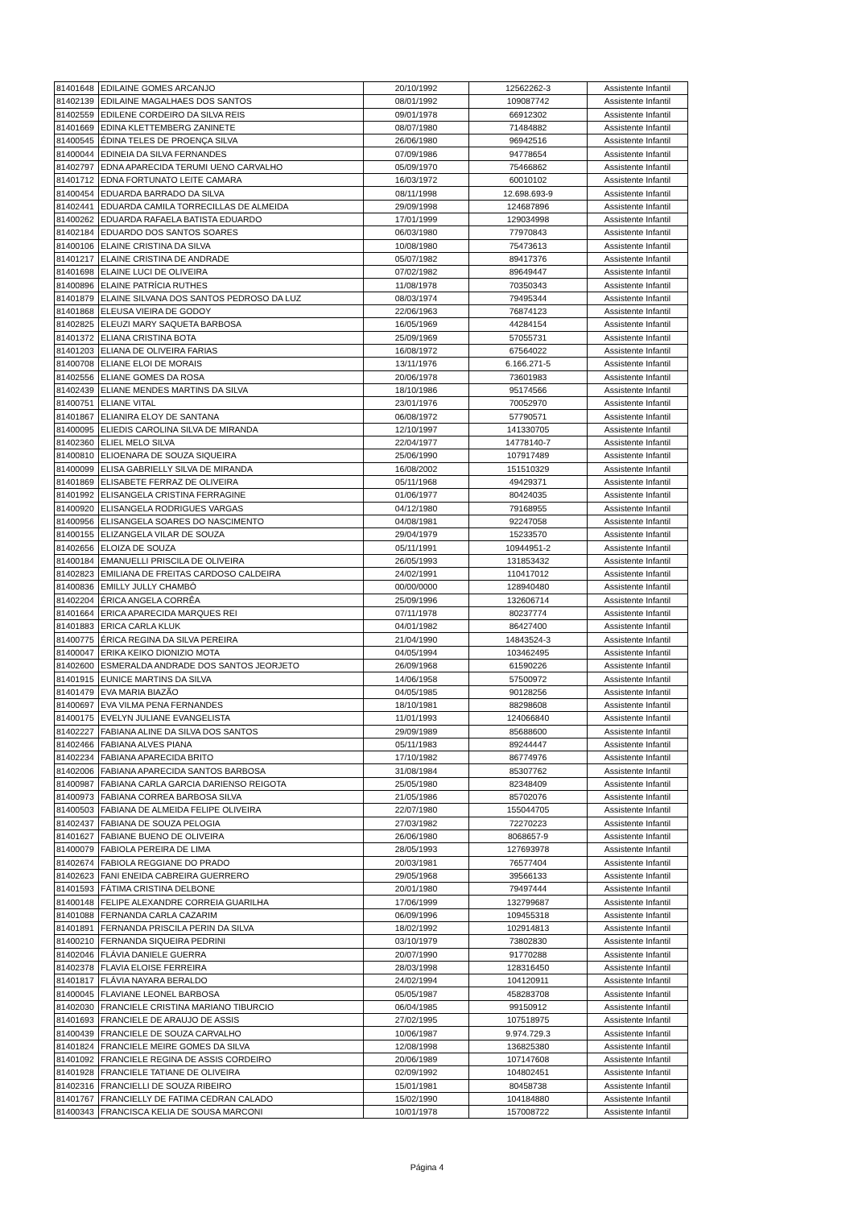| 81401648 | EDILAINE GOMES ARCANJO | 20/10/1992 | 12562262-3 | Assistente Infantil |
| 81402139 | EDILAINE MAGALHAES DOS SANTOS | 08/01/1992 | 109087742 | Assistente Infantil |
| 81402559 | EDILENE CORDEIRO DA SILVA REIS | 09/01/1978 | 66912302 | Assistente Infantil |
| 81401669 | EDINA KLETTEMBERG ZANINETE | 08/07/1980 | 71484882 | Assistente Infantil |
| 81400545 | ÉDINA TELES DE PROENÇA SILVA | 26/06/1980 | 96942516 | Assistente Infantil |
| 81400044 | EDINEIA DA SILVA FERNANDES | 07/09/1986 | 94778654 | Assistente Infantil |
| 81402797 | EDNA APARECIDA TERUMI UENO CARVALHO | 05/09/1970 | 75466862 | Assistente Infantil |
| 81401712 | EDNA FORTUNATO LEITE CAMARA | 16/03/1972 | 60010102 | Assistente Infantil |
| 81400454 | EDUARDA BARRADO DA SILVA | 08/11/1998 | 12.698.693-9 | Assistente Infantil |
| 81402441 | EDUARDA CAMILA TORRECILLAS DE ALMEIDA | 29/09/1998 | 124687896 | Assistente Infantil |
| 81400262 | EDUARDA RAFAELA BATISTA EDUARDO | 17/01/1999 | 129034998 | Assistente Infantil |
| 81402184 | EDUARDO DOS SANTOS SOARES | 06/03/1980 | 77970843 | Assistente Infantil |
| 81400106 | ELAINE CRISTINA DA SILVA | 10/08/1980 | 75473613 | Assistente Infantil |
| 81401217 | ELAINE CRISTINA DE ANDRADE | 05/07/1982 | 89417376 | Assistente Infantil |
| 81401698 | ELAINE LUCI DE OLIVEIRA | 07/02/1982 | 89649447 | Assistente Infantil |
| 81400896 | ELAINE PATRÍCIA RUTHES | 11/08/1978 | 70350343 | Assistente Infantil |
| 81401879 | ELAINE SILVANA DOS SANTOS PEDROSO DA LUZ | 08/03/1974 | 79495344 | Assistente Infantil |
| 81401868 | ELEUSA VIEIRA DE GODOY | 22/06/1963 | 76874123 | Assistente Infantil |
| 81402825 | ELEUZI MARY SAQUETA BARBOSA | 16/05/1969 | 44284154 | Assistente Infantil |
| 81401372 | ELIANA CRISTINA BOTA | 25/09/1969 | 57055731 | Assistente Infantil |
| 81401203 | ELIANA DE OLIVEIRA FARIAS | 16/08/1972 | 67564022 | Assistente Infantil |
| 81400708 | ELIANE ELOI DE MORAIS | 13/11/1976 | 6.166.271-5 | Assistente Infantil |
| 81402556 | ELIANE GOMES DA ROSA | 20/06/1978 | 73601983 | Assistente Infantil |
| 81402439 | ELIANE MENDES MARTINS DA SILVA | 18/10/1986 | 95174566 | Assistente Infantil |
| 81400751 | ELIANE VITAL | 23/01/1976 | 70052970 | Assistente Infantil |
| 81401867 | ELIANIRA ELOY DE SANTANA | 06/08/1972 | 57790571 | Assistente Infantil |
| 81400095 | ELIEDIS CAROLINA SILVA DE MIRANDA | 12/10/1997 | 141330705 | Assistente Infantil |
| 81402360 | ELIEL MELO SILVA | 22/04/1977 | 14778140-7 | Assistente Infantil |
| 81400810 | ELIOENARA DE SOUZA SIQUEIRA | 25/06/1990 | 107917489 | Assistente Infantil |
| 81400099 | ELISA GABRIELLY SILVA DE MIRANDA | 16/08/2002 | 151510329 | Assistente Infantil |
| 81401869 | ELISABETE FERRAZ DE OLIVEIRA | 05/11/1968 | 49429371 | Assistente Infantil |
| 81401992 | ELISANGELA CRISTINA FERRAGINE | 01/06/1977 | 80424035 | Assistente Infantil |
| 81400920 | ELISANGELA RODRIGUES VARGAS | 04/12/1980 | 79168955 | Assistente Infantil |
| 81400956 | ELISANGELA SOARES DO NASCIMENTO | 04/08/1981 | 92247058 | Assistente Infantil |
| 81400155 | ELIZANGELA VILAR DE SOUZA | 29/04/1979 | 15233570 | Assistente Infantil |
| 81402656 | ELOIZA DE SOUZA | 05/11/1991 | 10944951-2 | Assistente Infantil |
| 81400184 | EMANUELLI PRISCILA DE OLIVEIRA | 26/05/1993 | 131853432 | Assistente Infantil |
| 81402823 | EMILIANA DE FREITAS CARDOSO CALDEIRA | 24/02/1991 | 110417012 | Assistente Infantil |
| 81400836 | EMILLY JULLY CHAMBÓ | 00/00/0000 | 128940480 | Assistente Infantil |
| 81402204 | ÉRICA ANGELA CORRÊA | 25/09/1996 | 132606714 | Assistente Infantil |
| 81401664 | ERICA APARECIDA MARQUES REI | 07/11/1978 | 80237774 | Assistente Infantil |
| 81401883 | ERICA CARLA KLUK | 04/01/1982 | 86427400 | Assistente Infantil |
| 81400775 | ÉRICA REGINA DA SILVA PEREIRA | 21/04/1990 | 14843524-3 | Assistente Infantil |
| 81400047 | ERIKA KEIKO DIONIZIO MOTA | 04/05/1994 | 103462495 | Assistente Infantil |
| 81402600 | ESMERALDA ANDRADE DOS SANTOS JEORJETO | 26/09/1968 | 61590226 | Assistente Infantil |
| 81401915 | EUNICE MARTINS DA SILVA | 14/06/1958 | 57500972 | Assistente Infantil |
| 81401479 | EVA MARIA BIAZÃO | 04/05/1985 | 90128256 | Assistente Infantil |
| 81400697 | EVA VILMA PENA FERNANDES | 18/10/1981 | 88298608 | Assistente Infantil |
| 81400175 | EVELYN JULIANE EVANGELISTA | 11/01/1993 | 124066840 | Assistente Infantil |
| 81402227 | FABIANA ALINE DA SILVA DOS SANTOS | 29/09/1989 | 85688600 | Assistente Infantil |
| 81402466 | FABIANA ALVES PIANA | 05/11/1983 | 89244447 | Assistente Infantil |
| 81402234 | FABIANA APARECIDA BRITO | 17/10/1982 | 86774976 | Assistente Infantil |
| 81402006 | FABIANA APARECIDA SANTOS BARBOSA | 31/08/1984 | 85307762 | Assistente Infantil |
| 81400987 | FABIANA CARLA GARCIA DARIENSO REIGOTA | 25/05/1980 | 82348409 | Assistente Infantil |
| 81400973 | FABIANA CORREA BARBOSA SILVA | 21/05/1986 | 85702076 | Assistente Infantil |
| 81400503 | FABIANA DE ALMEIDA FELIPE OLIVEIRA | 22/07/1980 | 155044705 | Assistente Infantil |
| 81402437 | FABIANA DE SOUZA PELOGIA | 27/03/1982 | 72270223 | Assistente Infantil |
| 81401627 | FABIANE BUENO DE OLIVEIRA | 26/06/1980 | 8068657-9 | Assistente Infantil |
| 81400079 | FABIOLA PEREIRA DE LIMA | 28/05/1993 | 127693978 | Assistente Infantil |
| 81402674 | FABIOLA REGGIANE DO PRADO | 20/03/1981 | 76577404 | Assistente Infantil |
| 81402623 | FANI ENEIDA CABREIRA GUERRERO | 29/05/1968 | 39566133 | Assistente Infantil |
| 81401593 | FÁTIMA CRISTINA DELBONE | 20/01/1980 | 79497444 | Assistente Infantil |
| 81400148 | FELIPE ALEXANDRE CORREIA GUARILHA | 17/06/1999 | 132799687 | Assistente Infantil |
| 81401088 | FERNANDA CARLA CAZARIM | 06/09/1996 | 109455318 | Assistente Infantil |
| 81401891 | FERNANDA PRISCILA PERIN DA SILVA | 18/02/1992 | 102914813 | Assistente Infantil |
| 81400210 | FERNANDA SIQUEIRA PEDRINI | 03/10/1979 | 73802830 | Assistente Infantil |
| 81402046 | FLÁVIA DANIELE GUERRA | 20/07/1990 | 91770288 | Assistente Infantil |
| 81402378 | FLAVIA ELOISE FERREIRA | 28/03/1998 | 128316450 | Assistente Infantil |
| 81401817 | FLÁVIA NAYARA BERALDO | 24/02/1994 | 104120911 | Assistente Infantil |
| 81400045 | FLAVIANE LEONEL BARBOSA | 05/05/1987 | 458283708 | Assistente Infantil |
| 81402030 | FRANCIELE CRISTINA MARIANO TIBURCIO | 06/04/1985 | 99150912 | Assistente Infantil |
| 81401693 | FRANCIELE DE ARAUJO DE ASSIS | 27/02/1995 | 107518975 | Assistente Infantil |
| 81400439 | FRANCIELE DE SOUZA CARVALHO | 10/06/1987 | 9.974.729.3 | Assistente Infantil |
| 81401824 | FRANCIELE MEIRE GOMES DA SILVA | 12/08/1998 | 136825380 | Assistente Infantil |
| 81401092 | FRANCIELE REGINA DE ASSIS CORDEIRO | 20/06/1989 | 107147608 | Assistente Infantil |
| 81401928 | FRANCIELE TATIANE DE OLIVEIRA | 02/09/1992 | 104802451 | Assistente Infantil |
| 81402316 | FRANCIELLI DE SOUZA RIBEIRO | 15/01/1981 | 80458738 | Assistente Infantil |
| 81401767 | FRANCIELLY DE FATIMA CEDRAN CALADO | 15/02/1990 | 104184880 | Assistente Infantil |
| 81400343 | FRANCISCA KELIA DE SOUSA MARCONI | 10/01/1978 | 157008722 | Assistente Infantil |
Página 4